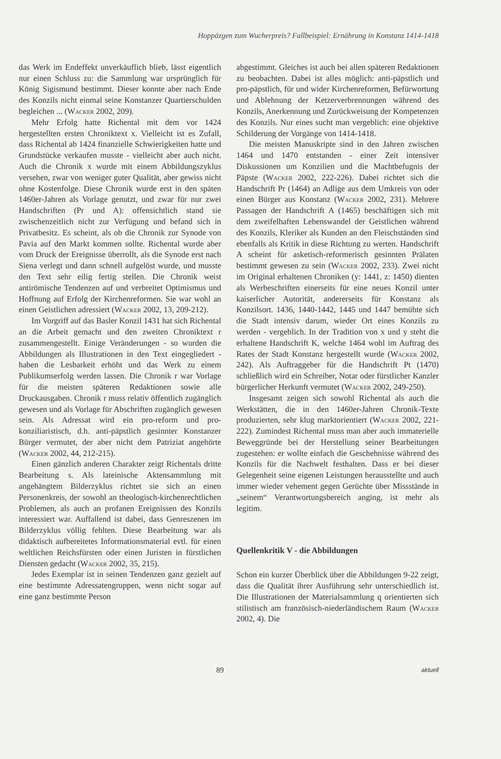Hoppäzgen zum Wucherpreis? Fallbeispiel: Ernährung in Konstanz 1414-1418
das Werk im Endeffekt unverkäuflich blieb, lässt eigentlich nur einen Schluss zu: die Sammlung war ursprünglich für König Sigismund bestimmt. Dieser konnte aber nach Ende des Konzils nicht einmal seine Konstanzer Quartierschulden begleichen ... (Wacker 2002, 209).
Mehr Erfolg hatte Richental mit dem vor 1424 hergestellten ersten Chroniktext x. Vielleicht ist es Zufall, dass Richental ab 1424 finanzielle Schwierigkeiten hatte und Grundstücke verkaufen musste - vielleicht aber auch nicht. Auch die Chronik x wurde mit einem Abbildungszyklus versehen, zwar von weniger guter Qualität, aber gewiss nicht ohne Kostenfolge. Diese Chronik wurde erst in den späten 1460er-Jahren als Vorlage genutzt, und zwar für nur zwei Handschriften (Pr und A): offensichtlich stand sie zwischenzeitlich nicht zur Verfügung und befand sich in Privatbesitz. Es scheint, als ob die Chronik zur Synode von Pavia auf den Markt kommen sollte. Richental wurde aber vom Druck der Ereignisse überrollt, als die Synode erst nach Siena verlegt und dann schnell aufgelöst wurde, und musste den Text sehr eilig fertig stellen. Die Chronik weist antirömische Tendenzen auf und verbreitet Optimismus und Hoffnung auf Erfolg der Kirchenreformen. Sie war wohl an einen Geistlichen adressiert (Wacker 2002, 13, 209-212).
Im Vorgriff auf das Basler Konzil 1431 hat sich Richental an die Arbeit gemacht und den zweiten Chroniktext r zusammengestellt. Einige Veränderungen - so wurden die Abbildungen als Illustrationen in den Text eingegliedert - haben die Lesbarkeit erhöht und das Werk zu einem Publikumserfolg werden lassen. Die Chronik r war Vorlage für die meisten späteren Redaktionen sowie alle Druckausgaben. Chronik r muss relativ öffentlich zugänglich gewesen und als Vorlage für Abschriften zugänglich gewesen sein. Als Adressat wird ein pro-reform und pro-konziliaristisch, d.h. anti-päpstlich gesinnter Konstanzer Bürger vermutet, der aber nicht dem Patriziat angehörte (Wacker 2002, 44, 212-215).
Einen gänzlich anderen Charakter zeigt Richentals dritte Bearbeitung s. Als lateinische Aktensammlung mit angehängtem Bilderzyklus richtet sie sich an einen Personenkreis, der sowohl an theologisch-kirchenrechtlichen Problemen, als auch an profanen Ereignissen des Konzils interessiert war. Auffallend ist dabei, dass Genreszenen im Bilderzyklus völlig fehlten. Diese Bearbeitung war als didaktisch aufbereitetes Informationsmaterial evtl. für einen weltlichen Reichsfürsten oder einen Juristen in fürstlichen Diensten gedacht (Wacker 2002, 35, 215).
Jedes Exemplar ist in seinen Tendenzen ganz gezielt auf eine bestimmte Adressatengruppen, wenn nicht sogar auf eine ganz bestimmte Person
abgestimmt. Gleiches ist auch bei allen späteren Redaktionen zu beobachten. Dabei ist alles möglich: anti-päpstlich und pro-päpstlich, für und wider Kirchenreformen, Befürwortung und Ablehnung der Ketzerverbrennungen während des Konzils, Anerkennung und Zurückweisung der Kompetenzen des Konzils. Nur eines sucht man vergeblich: eine objektive Schilderung der Vorgänge von 1414-1418.
Die meisten Manuskripte sind in den Jahren zwischen 1464 und 1470 entstanden - einer Zeit intensiver Diskussionen um Konzilien und die Machtbefugnis der Päpste (Wacker 2002, 222-226). Dabei richtet sich die Handschrift Pr (1464) an Adlige aus dem Umkreis von oder einen Bürger aus Konstanz (Wacker 2002, 231). Mehrere Passagen der Handschrift A (1465) beschäftigen sich mit dem zweifelhaften Lebenswandel der Geistlichen während des Konzils, Kleriker als Kunden an den Fleischständen sind ebenfalls als Kritik in diese Richtung zu werten. Handschrift A scheint für asketisch-reformerisch gesinnten Prälaten bestimmt gewesen zu sein (Wacker 2002, 233). Zwei nicht im Original erhaltenen Chroniken (y: 1441, z: 1450) dienten als Werbeschriften einerseits für eine neues Konzil unter kaiserlicher Autorität, andererseits für Konstanz als Konzilsort. 1436, 1440-1442, 1445 und 1447 bemühte sich die Stadt intensiv darum, wieder Ort eines Konzils zu werden - vergeblich. In der Tradition von x und y steht die erhaltene Handschrift K, welche 1464 wohl im Auftrag des Rates der Stadt Konstanz hergestellt wurde (Wacker 2002, 242). Als Auftraggeber für die Handschrift Pt (1470) schließlich wird ein Schreiber, Notar oder fürstlicher Kanzler bürgerlicher Herkunft vermutet (Wacker 2002, 249-250).
Insgesamt zeigen sich sowohl Richental als auch die Werkstätten, die in den 1460er-Jahren Chronik-Texte produzierten, sehr klug marktorientiert (Wacker 2002, 221-222). Zumindest Richental muss man aber auch immaterielle Beweggründe bei der Herstellung seiner Bearbeitungen zugestehen: er wollte einfach die Geschehnisse während des Konzils für die Nachwelt festhalten. Dass er bei dieser Gelegenheit seine eigenen Leistungen herausstellte und auch immer wieder vehement gegen Gerüchte über Missstände in „seinem“ Verantwortungsbereich anging, ist mehr als legitim.
Quellenkritik V - die Abbildungen
Schon ein kurzer Überblick über die Abbildungen 9-22 zeigt, dass die Qualität ihrer Ausführung sehr unterschiedlich ist. Die Illustrationen der Materialsammlung q orientierten sich stilistisch am französisch-niederländischem Raum (Wacker 2002, 4). Die
89 aktuell